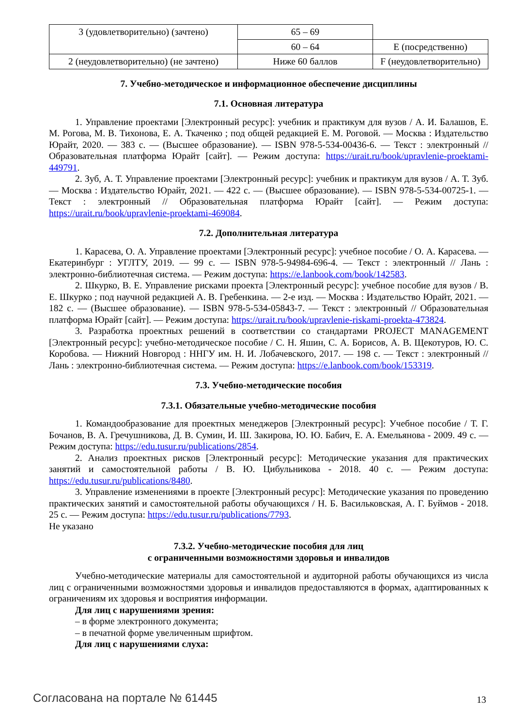| 3 (удовлетворительно) (зачтено) | 65 – 69 | |
| | 60 – 64 | E (посредственно) |
| 2 (неудовлетворительно) (не зачтено) | Ниже 60 баллов | F (неудовлетворительно) |
7. Учебно-методическое и информационное обеспечение дисциплины
7.1. Основная литература
1. Управление проектами [Электронный ресурс]: учебник и практикум для вузов / А. И. Балашов, Е. М. Рогова, М. В. Тихонова, Е. А. Ткаченко ; под общей редакцией Е. М. Роговой. — Москва : Издательство Юрайт, 2020. — 383 с. — (Высшее образование). — ISBN 978-5-534-00436-6. — Текст : электронный // Образовательная платформа Юрайт [сайт]. — Режим доступа: https://urait.ru/book/upravlenie-proektami-449791.
2. Зуб, А. Т. Управление проектами [Электронный ресурс]: учебник и практикум для вузов / А. Т. Зуб. — Москва : Издательство Юрайт, 2021. — 422 с. — (Высшее образование). — ISBN 978-5-534-00725-1. — Текст : электронный // Образовательная платформа Юрайт [сайт]. — Режим доступа: https://urait.ru/book/upravlenie-proektami-469084.
7.2. Дополнительная литература
1. Карасева, О. А. Управление проектами [Электронный ресурс]: учебное пособие / О. А. Карасева. — Екатеринбург : УГЛТУ, 2019. — 99 с. — ISBN 978-5-94984-696-4. — Текст : электронный // Лань : электронно-библиотечная система. — Режим доступа: https://e.lanbook.com/book/142583.
2. Шкурко, В. Е. Управление рисками проекта [Электронный ресурс]: учебное пособие для вузов / В. Е. Шкурко ; под научной редакцией А. В. Гребенкина. — 2-е изд. — Москва : Издательство Юрайт, 2021. — 182 с. — (Высшее образование). — ISBN 978-5-534-05843-7. — Текст : электронный // Образовательная платформа Юрайт [сайт]. — Режим доступа: https://urait.ru/book/upravlenie-riskami-proekta-473824.
3. Разработка проектных решений в соответствии со стандартами PROJECT MANAGEMENT [Электронный ресурс]: учебно-методическое пособие / С. Н. Яшин, С. А. Борисов, А. В. Щекотуров, Ю. С. Коробова. — Нижний Новгород : ННГУ им. Н. И. Лобачевского, 2017. — 198 с. — Текст : электронный // Лань : электронно-библиотечная система. — Режим доступа: https://e.lanbook.com/book/153319.
7.3. Учебно-методические пособия
7.3.1. Обязательные учебно-методические пособия
1. Командообразование для проектных менеджеров [Электронный ресурс]: Учебное пособие / Т. Г. Бочанов, В. А. Гречушникова, Д. В. Сумин, И. Ш. Закирова, Ю. Ю. Бабич, Е. А. Емельянова - 2009. 49 с. — Режим доступа: https://edu.tusur.ru/publications/2854.
2. Анализ проектных рисков [Электронный ресурс]: Методические указания для практических занятий и самостоятельной работы / В. Ю. Цибульникова - 2018. 40 с. — Режим доступа: https://edu.tusur.ru/publications/8480.
3. Управление изменениями в проекте [Электронный ресурс]: Методические указания по проведению практических занятий и самостоятельной работы обучающихся / Н. Б. Васильковская, А. Г. Буймов - 2018. 25 с. — Режим доступа: https://edu.tusur.ru/publications/7793.
Не указано
7.3.2. Учебно-методические пособия для лиц
с ограниченными возможностями здоровья и инвалидов
Учебно-методические материалы для самостоятельной и аудиторной работы обучающихся из числа лиц с ограниченными возможностями здоровья и инвалидов предоставляются в формах, адаптированных к ограничениям их здоровья и восприятия информации.
Для лиц с нарушениями зрения:
– в форме электронного документа;
– в печатной форме увеличенным шрифтом.
Для лиц с нарушениями слуха:
Согласована на портале № 61445 13